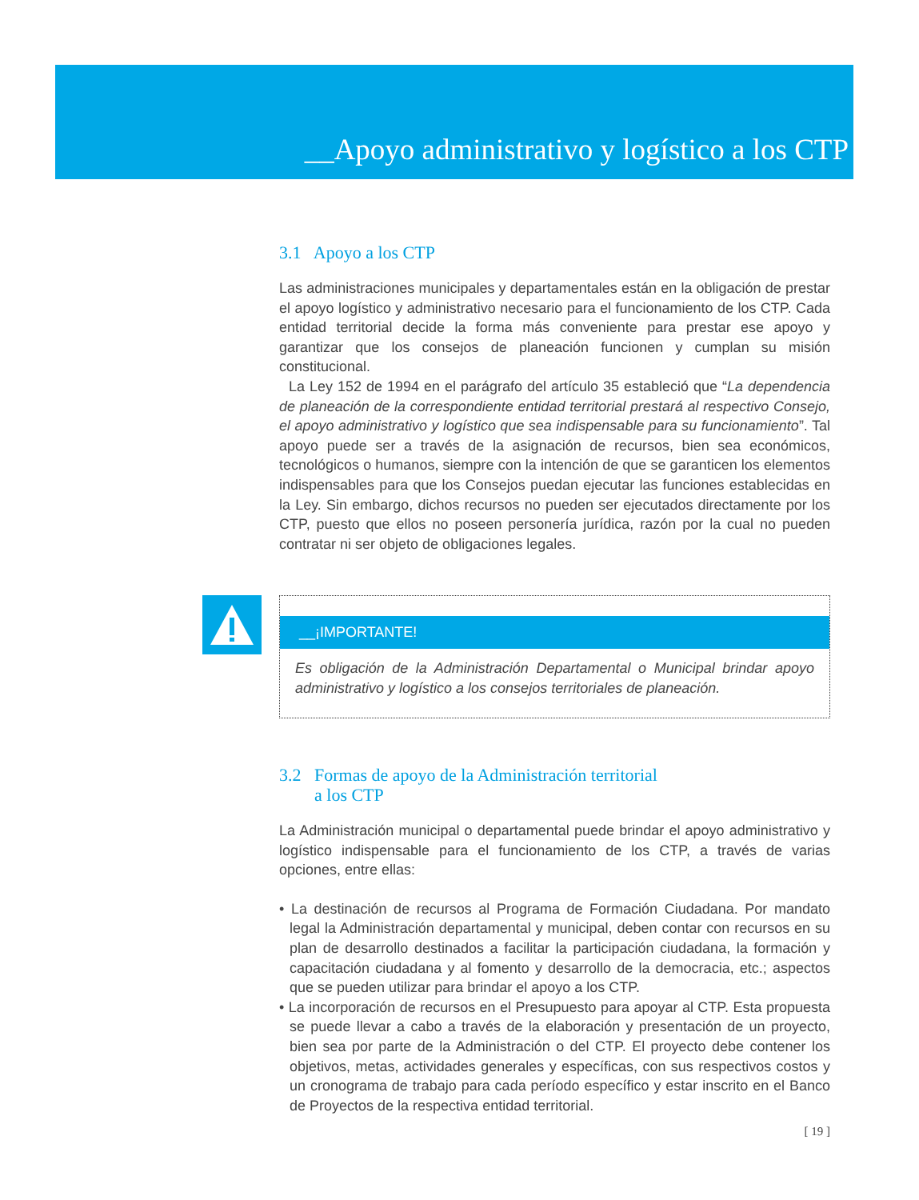__Apoyo administrativo y logístico a los CTP
3.1 Apoyo a los CTP
Las administraciones municipales y departamentales están en la obligación de prestar el apoyo logístico y administrativo necesario para el funcionamiento de los CTP. Cada entidad territorial decide la forma más conveniente para prestar ese apoyo y garantizar que los consejos de planeación funcionen y cumplan su misión constitucional.
La Ley 152 de 1994 en el parágrafo del artículo 35 estableció que “La dependencia de planeación de la correspondiente entidad territorial prestará al respectivo Consejo, el apoyo administrativo y logístico que sea indispensable para su funcionamiento”. Tal apoyo puede ser a través de la asignación de recursos, bien sea económicos, tecnológicos o humanos, siempre con la intención de que se garanticen los elementos indispensables para que los Consejos puedan ejecutar las funciones establecidas en la Ley. Sin embargo, dichos recursos no pueden ser ejecutados directamente por los CTP, puesto que ellos no poseen personería jurídica, razón por la cual no pueden contratar ni ser objeto de obligaciones legales.
__¡IMPORTANTE!
Es obligación de la Administración Departamental o Municipal brindar apoyo administrativo y logístico a los consejos territoriales de planeación.
3.2 Formas de apoyo de la Administración territorial
a los CTP
La Administración municipal o departamental puede brindar el apoyo administrativo y logístico indispensable para el funcionamiento de los CTP, a través de varias opciones, entre ellas:
• La destinación de recursos al Programa de Formación Ciudadana. Por mandato legal la Administración departamental y municipal, deben contar con recursos en su plan de desarrollo destinados a facilitar la participación ciudadana, la formación y capacitación ciudadana y al fomento y desarrollo de la democracia, etc.; aspectos que se pueden utilizar para brindar el apoyo a los CTP.
• La incorporación de recursos en el Presupuesto para apoyar al CTP. Esta propuesta se puede llevar a cabo a través de la elaboración y presentación de un proyecto, bien sea por parte de la Administración o del CTP. El proyecto debe contener los objetivos, metas, actividades generales y específicas, con sus respectivos costos y un cronograma de trabajo para cada período específico y estar inscrito en el Banco de Proyectos de la respectiva entidad territorial.
[ 19 ]